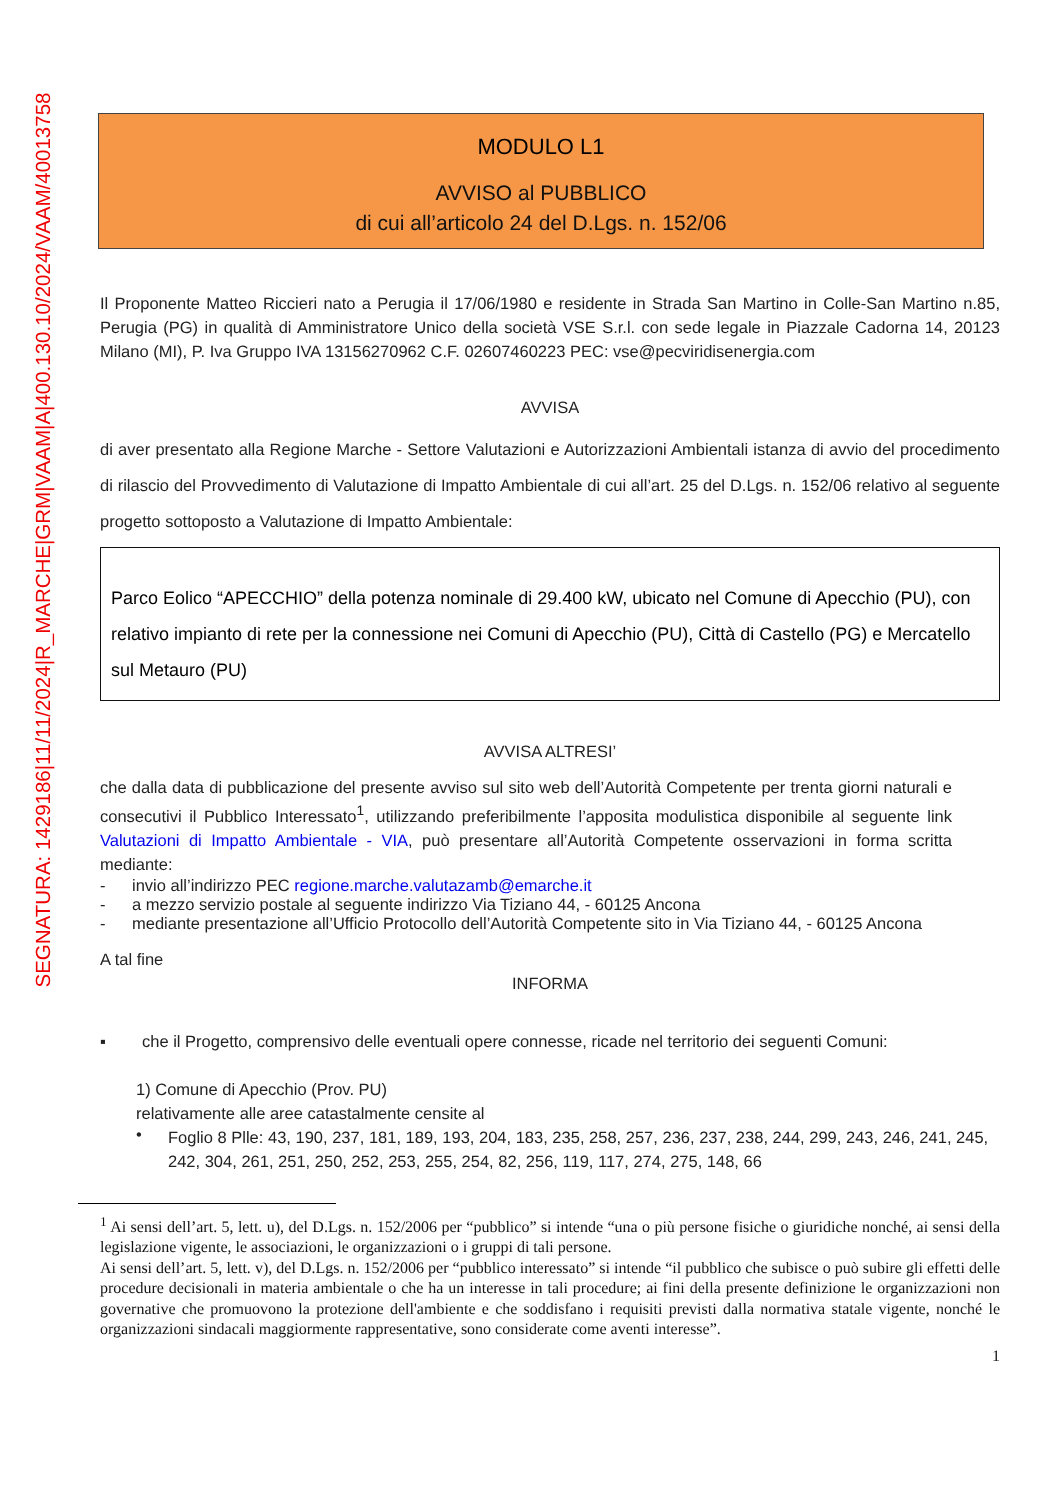SEGNATURA: 1429186|11/11/2024|R_MARCHE|GRM|VAAM|A|400.130.10/2024/VAAM/40013758
MODULO L1
AVVISO al PUBBLICO
di cui all’articolo 24 del D.Lgs. n. 152/06
Il Proponente Matteo Riccieri nato a Perugia il 17/06/1980 e residente in Strada San Martino in Colle-San Martino n.85, Perugia (PG) in qualità di Amministratore Unico della società VSE S.r.l. con sede legale in Piazzale Cadorna 14, 20123 Milano (MI), P. Iva Gruppo IVA 13156270962 C.F. 02607460223 PEC: vse@pecviridisenergia.com
AVVISA
di aver presentato alla Regione Marche - Settore Valutazioni e Autorizzazioni Ambientali istanza di avvio del procedimento di rilascio del Provvedimento di Valutazione di Impatto Ambientale di cui all’art. 25 del D.Lgs. n. 152/06 relativo al seguente progetto sottoposto a Valutazione di Impatto Ambientale:
Parco Eolico “APECCHIO” della potenza nominale di 29.400 kW, ubicato nel Comune di Apecchio (PU), con relativo impianto di rete per la connessione nei Comuni di Apecchio (PU), Città di Castello (PG) e Mercatello sul Metauro (PU)
AVVISA ALTRESI’
che dalla data di pubblicazione del presente avviso sul sito web dell’Autorità Competente per trenta giorni naturali e consecutivi il Pubblico Interessato<sup>1</sup>, utilizzando preferibilmente l’apposita modulistica disponibile al seguente link Valutazioni di Impatto Ambientale - VIA, può presentare all’Autorità Competente osservazioni in forma scritta mediante:
- invio all’indirizzo PEC regione.marche.valutazamb@emarche.it
- a mezzo servizio postale al seguente indirizzo Via Tiziano 44, - 60125 Ancona
- mediante presentazione all’Ufficio Protocollo dell’Autorità Competente sito in Via Tiziano 44, - 60125 Ancona
A tal fine
INFORMA
▪ che il Progetto, comprensivo delle eventuali opere connesse, ricade nel territorio dei seguenti Comuni:
1) Comune di Apecchio (Prov. PU)
relativamente alle aree catastalmente censite al
•
Foglio 8 Plle: 43, 190, 237, 181, 189, 193, 204, 183, 235, 258, 257, 236, 237, 238, 244, 299, 243, 246, 241, 245, 242, 304, 261, 251, 250, 252, 253, 255, 254, 82, 256, 119, 117, 274, 275, 148, 66
<sup>1</sup> Ai sensi dell’art. 5, lett. u), del D.Lgs. n. 152/2006 per “pubblico” si intende “una o più persone fisiche o giuridiche nonché, ai sensi della legislazione vigente, le associazioni, le organizzazioni o i gruppi di tali persone.
Ai sensi dell’art. 5, lett. v), del D.Lgs. n. 152/2006 per “pubblico interessato” si intende “il pubblico che subisce o può subire gli effetti delle procedure decisionali in materia ambientale o che ha un interesse in tali procedure; ai fini della presente definizione le organizzazioni non governative che promuovono la protezione dell'ambiente e che soddisfano i requisiti previsti dalla normativa statale vigente, nonché le organizzazioni sindacali maggiormente rappresentative, sono considerate come aventi interesse”.
1